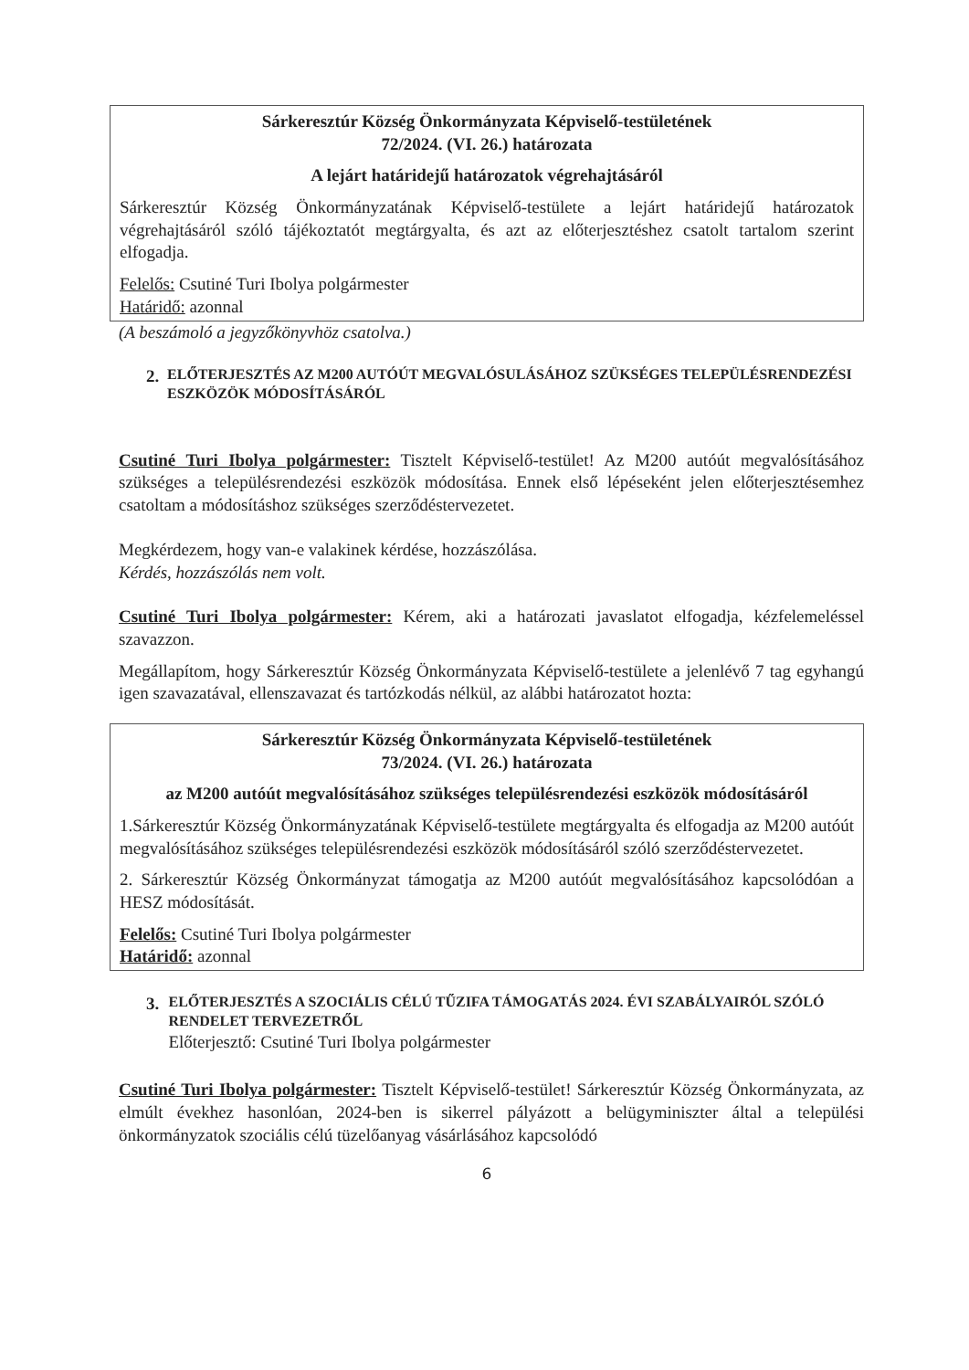Sárkeresztúr Község Önkormányzata Képviselő-testületének
72/2024. (VI. 26.) határozata
A lejárt határidejű határozatok végrehajtásáról
Sárkeresztúr Község Önkormányzatának Képviselő-testülete a lejárt határidejű határozatok végrehajtásáról szóló tájékoztatót megtárgyalta, és azt az előterjesztéshez csatolt tartalom szerint elfogadja.
Felelős: Csutiné Turi Ibolya polgármester
Határidő: azonnal
(A beszámoló a jegyzőkönyvhöz csatolva.)
2. ELŐTERJESZTÉS AZ M200 AUTÓÚT MEGVALÓSULÁSÁHOZ SZÜKSÉGES TELEPÜLÉSRENDEZÉSI ESZKÖZÖK MÓDOSÍTÁSÁRÓL
Csutiné Turi Ibolya polgármester: Tisztelt Képviselő-testület! Az M200 autóút megvalósításához szükséges a településrendezési eszközök módosítása. Ennek első lépéseként jelen előterjesztésemhez csatoltam a módosításhoz szükséges szerződéstervezetet.
Megkérdezem, hogy van-e valakinek kérdése, hozzászólása.
Kérdés, hozzászólás nem volt.
Csutiné Turi Ibolya polgármester: Kérem, aki a határozati javaslatot elfogadja, kézfelemeléssel szavazzon.
Megállapítom, hogy Sárkeresztúr Község Önkormányzata Képviselő-testülete a jelenlévő 7 tag egyhangú igen szavazatával, ellenszavazat és tartózkodás nélkül, az alábbi határozatot hozta:
Sárkeresztúr Község Önkormányzata Képviselő-testületének
73/2024. (VI. 26.) határozata
az M200 autóút megvalósításához szükséges településrendezési eszközök módosításáról
1.Sárkeresztúr Község Önkormányzatának Képviselő-testülete megtárgyalta és elfogadja az M200 autóút megvalósításához szükséges településrendezési eszközök módosításáról szóló szerződéstervezetet.
2. Sárkeresztúr Község Önkormányzat támogatja az M200 autóút megvalósításához kapcsolódóan a HESZ módosítását.
Felelős: Csutiné Turi Ibolya polgármester
Határidő: azonnal
3. ELŐTERJESZTÉS A SZOCIÁLIS CÉLÚ TŰZIFA TÁMOGATÁS 2024. ÉVI SZABÁLYAIRÓL SZÓLÓ RENDELET TERVEZETRŐL
Előterjesztő: Csutiné Turi Ibolya polgármester
Csutiné Turi Ibolya polgármester: Tisztelt Képviselő-testület! Sárkeresztúr Község Önkormányzata, az elmúlt évekhez hasonlóan, 2024-ben is sikerrel pályázott a belügyminiszter által a települési önkormányzatok szociális célú tüzelőanyag vásárlásához kapcsolódó
6